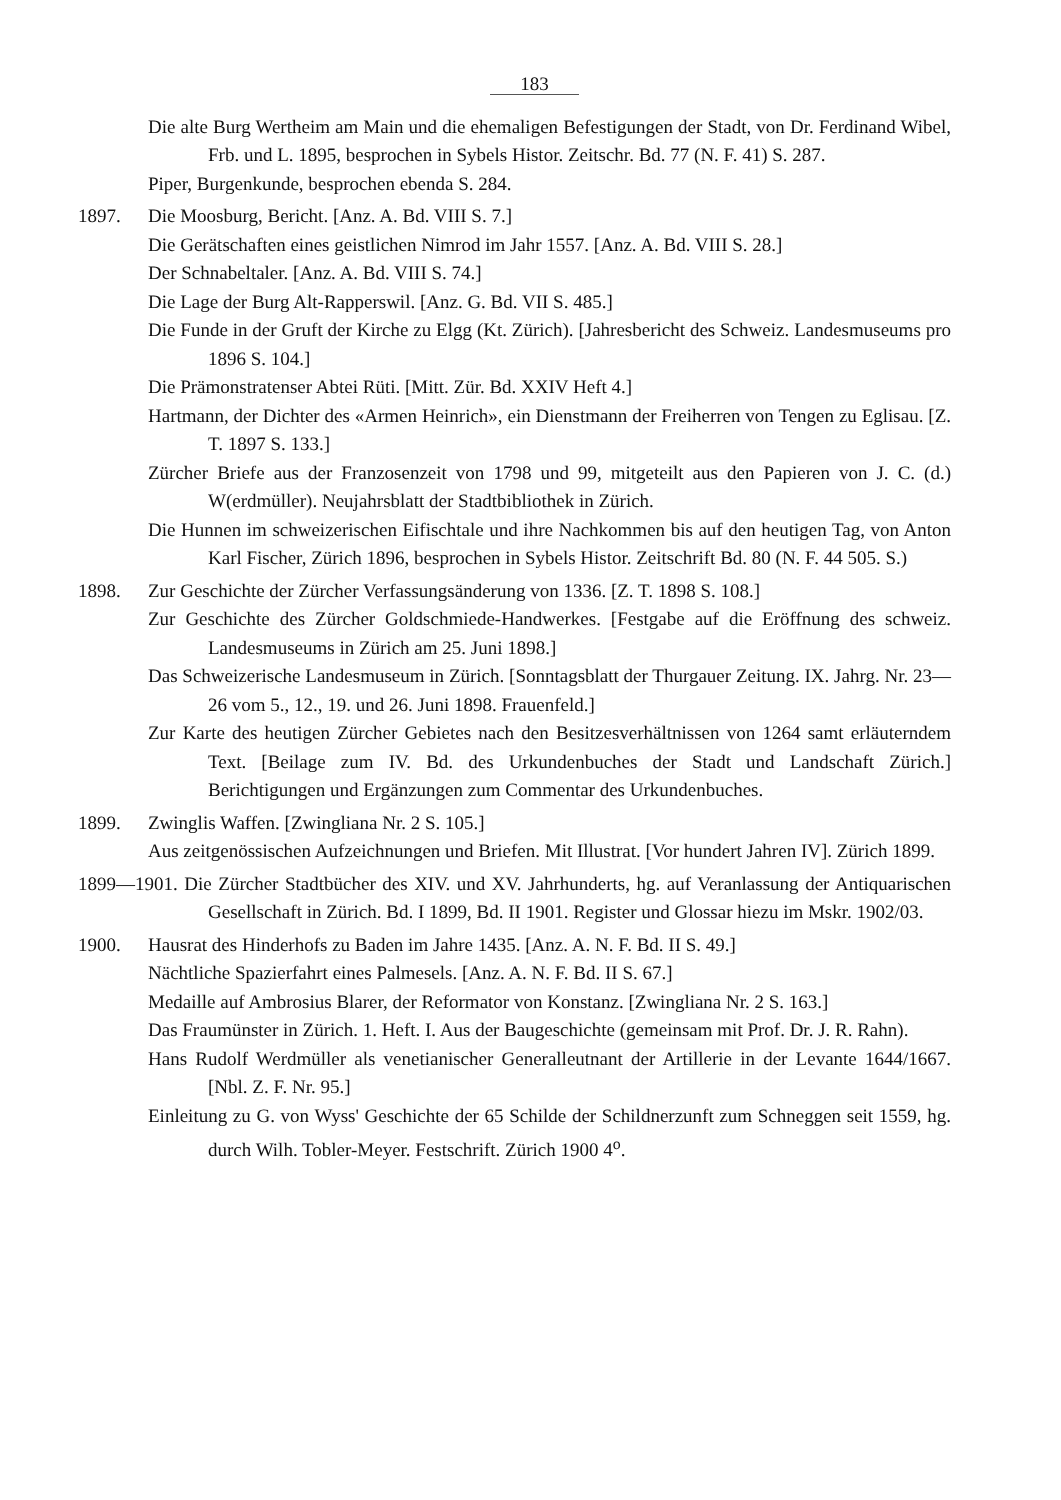183
Die alte Burg Wertheim am Main und die ehemaligen Befestigungen der Stadt, von Dr. Ferdinand Wibel, Frb. und L. 1895, besprochen in Sybels Histor. Zeitschr. Bd. 77 (N. F. 41) S. 287.
Piper, Burgenkunde, besprochen ebenda S. 284.
1897. Die Moosburg, Bericht. [Anz. A. Bd. VIII S. 7.]
Die Gerätschaften eines geistlichen Nimrod im Jahr 1557. [Anz. A. Bd. VIII S. 28.]
Der Schnabeltaler. [Anz. A. Bd. VIII S. 74.]
Die Lage der Burg Alt-Rapperswil. [Anz. G. Bd. VII S. 485.]
Die Funde in der Gruft der Kirche zu Elgg (Kt. Zürich). [Jahresbericht des Schweiz. Landesmuseums pro 1896 S. 104.]
Die Prämonstratenser Abtei Rüti. [Mitt. Zür. Bd. XXIV Heft 4.]
Hartmann, der Dichter des «Armen Heinrich», ein Dienstmann der Freiherren von Tengen zu Eglisau. [Z. T. 1897 S. 133.]
Zürcher Briefe aus der Franzosenzeit von 1798 und 99, mitgeteilt aus den Papieren von J. C. (d.) W(erdmüller). Neujahrsblatt der Stadtbibliothek in Zürich.
Die Hunnen im schweizerischen Eifischtale und ihre Nachkommen bis auf den heutigen Tag, von Anton Karl Fischer, Zürich 1896, besprochen in Sybels Histor. Zeitschrift Bd. 80 (N. F. 44 505. S.)
1898. Zur Geschichte der Zürcher Verfassungsänderung von 1336. [Z. T. 1898 S. 108.]
Zur Geschichte des Zürcher Goldschmiede-Handwerkes. [Festgabe auf die Eröffnung des schweiz. Landesmuseums in Zürich am 25. Juni 1898.]
Das Schweizerische Landesmuseum in Zürich. [Sonntagsblatt der Thurgauer Zeitung. IX. Jahrg. Nr. 23—26 vom 5., 12., 19. und 26. Juni 1898. Frauenfeld.]
Zur Karte des heutigen Zürcher Gebietes nach den Besitzesverhältnissen von 1264 samt erläuterndem Text. [Beilage zum IV. Bd. des Urkundenbuches der Stadt und Landschaft Zürich.] Berichtigungen und Ergänzungen zum Commentar des Urkundenbuches.
1899. Zwinglis Waffen. [Zwingliana Nr. 2 S. 105.]
Aus zeitgenössischen Aufzeichnungen und Briefen. Mit Illustrat. [Vor hundert Jahren IV]. Zürich 1899.
1899—1901. Die Zürcher Stadtbücher des XIV. und XV. Jahrhunderts, hg. auf Veranlassung der Antiquarischen Gesellschaft in Zürich. Bd. I 1899, Bd. II 1901. Register und Glossar hiezu im Mskr. 1902/03.
1900. Hausrat des Hinderhofs zu Baden im Jahre 1435. [Anz. A. N. F. Bd. II S. 49.]
Nächtliche Spazierfahrt eines Palmesels. [Anz. A. N. F. Bd. II S. 67.]
Medaille auf Ambrosius Blarer, der Reformator von Konstanz. [Zwingliana Nr. 2 S. 163.]
Das Fraumünster in Zürich. 1. Heft. I. Aus der Baugeschichte (gemeinsam mit Prof. Dr. J. R. Rahn).
Hans Rudolf Werdmüller als venetianischer Generalleutnant der Artillerie in der Levante 1644/1667. [Nbl. Z. F. Nr. 95.]
Einleitung zu G. von Wyss' Geschichte der 65 Schilde der Schildnerzunft zum Schneggen seit 1559, hg. durch Wilh. Tobler-Meyer. Festschrift. Zürich 1900 4<sup>o</sup>.